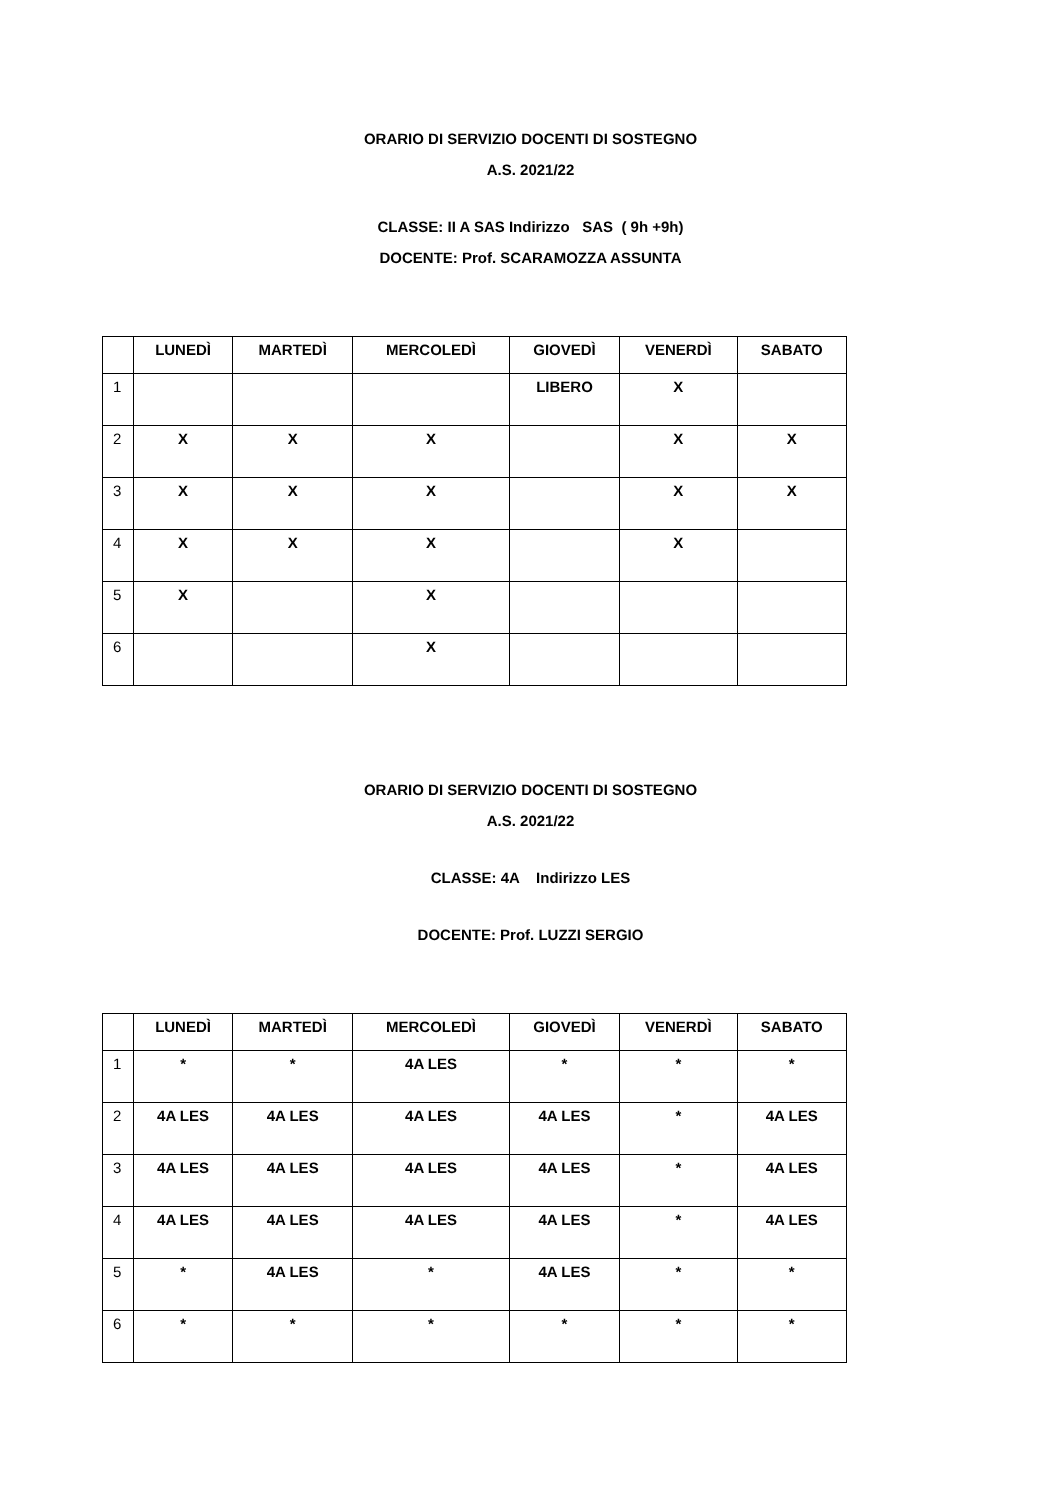ORARIO DI SERVIZIO DOCENTI DI SOSTEGNO
A.S. 2021/22
CLASSE: II A SAS Indirizzo SAS ( 9h +9h)
DOCENTE: Prof. SCARAMOZZA ASSUNTA
| | LUNEDÌ | MARTEDÌ | MERCOLEDÌ | GIOVEDÌ | VENERDÌ | SABATO |
| --- | --- | --- | --- | --- | --- | --- |
| 1 | | | | LIBERO | X | |
| 2 | X | X | X | | X | X |
| 3 | X | X | X | | X | X |
| 4 | X | X | X | | X | |
| 5 | X | | X | | | |
| 6 | | | X | | | |
ORARIO DI SERVIZIO DOCENTI DI SOSTEGNO
A.S. 2021/22
CLASSE: 4A Indirizzo LES
DOCENTE: Prof. LUZZI SERGIO
| | LUNEDÌ | MARTEDÌ | MERCOLEDÌ | GIOVEDÌ | VENERDÌ | SABATO |
| --- | --- | --- | --- | --- | --- | --- |
| 1 | * | * | 4A LES | * | * | * |
| 2 | 4A LES | 4A LES | 4A LES | 4A LES | * | 4A LES |
| 3 | 4A LES | 4A LES | 4A LES | 4A LES | * | 4A LES |
| 4 | 4A LES | 4A LES | 4A LES | 4A LES | * | 4A LES |
| 5 | * | 4A LES | * | 4A LES | * | * |
| 6 | * | * | * | * | * | * |